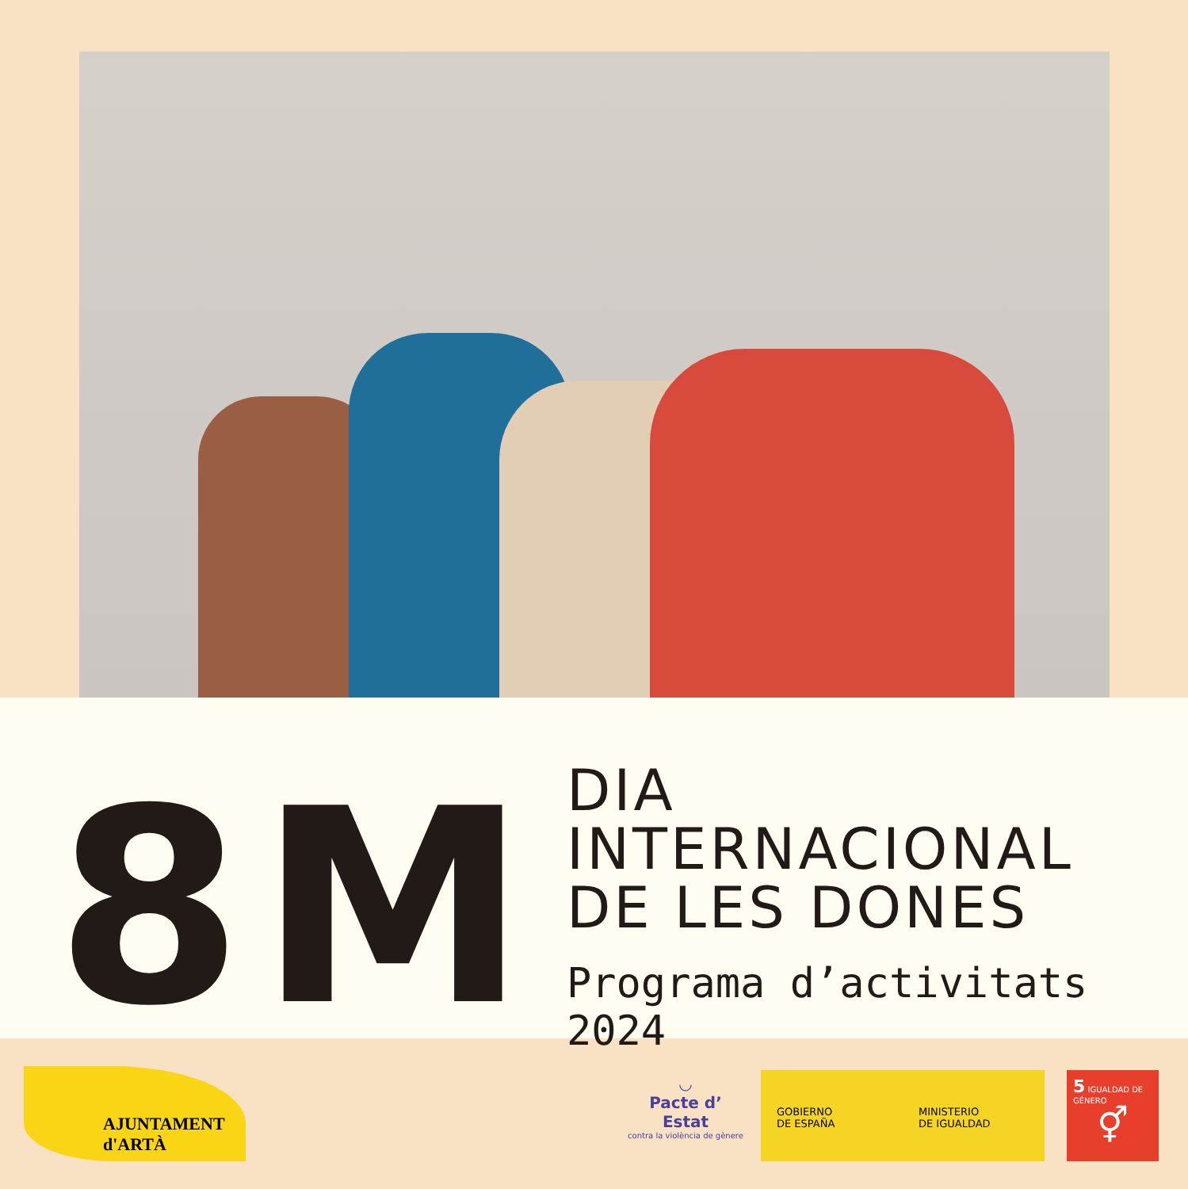8M
DIA INTERNACIONAL
DE LES DONES
Programa d’activitats 2024
AJUNTAMENT d'ARTÀ
◡
Pacte d’ Estat
contra la violència de gènere
GOBIERNO
DE ESPAÑA
MINISTERIO
DE IGUALDAD
5 IGUALDAD DE GÉNERO
⚥